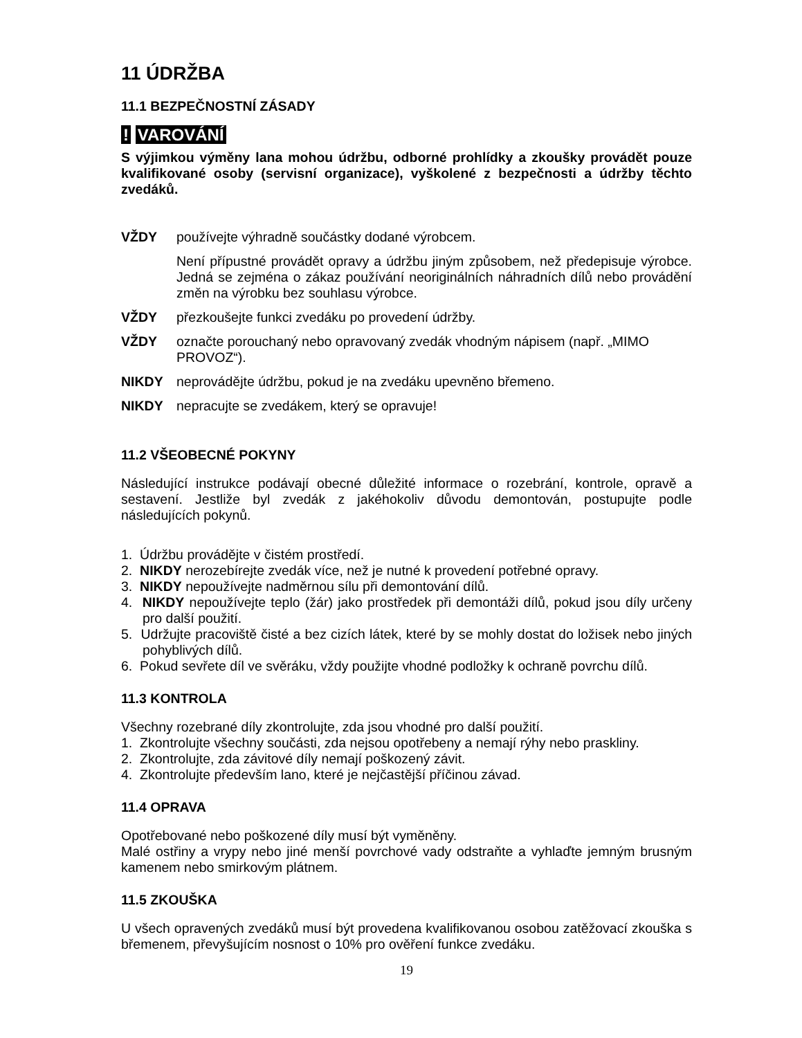11 ÚDRŽBA
11.1 BEZPEČNOSTNÍ ZÁSADY
! VAROVÁNÍ
S výjimkou výměny lana mohou údržbu, odborné prohlídky a zkoušky provádět pouze kvalifikované osoby (servisní organizace), vyškolené z bezpečnosti a údržby těchto zvedáků.
VŽDY používejte výhradně součástky dodané výrobcem.
Není přípustné provádět opravy a údržbu jiným způsobem, než předepisuje výrobce. Jedná se zejména o zákaz používání neoriginálních náhradních dílů nebo provádění změn na výrobku bez souhlasu výrobce.
VŽDY přezkoušejte funkci zvedáku po provedení údržby.
VŽDY označte porouchaný nebo opravovaný zvedák vhodným nápisem (např. „MIMO PROVOZ“).
NIKDY neprovádějte údržbu, pokud je na zvedáku upevněno břemeno.
NIKDY nepracujte se zvedákem, který se opravuje!
11.2 VŠEOBECNÉ POKYNY
Následující instrukce podávají obecné důležité informace o rozebrání, kontrole, opravě a sestavení. Jestliže byl zvedák z jakéhokoliv důvodu demontován, postupujte podle následujících pokynů.
1. Údržbu provádějte v čistém prostředí.
2. NIKDY nerozebírejte zvedák více, než je nutné k provedení potřebné opravy.
3. NIKDY nepoužívejte nadměrnou sílu při demontování dílů.
4. NIKDY nepoužívejte teplo (žár) jako prostředek při demontáži dílů, pokud jsou díly určeny pro další použití.
5. Udržujte pracoviště čisté a bez cizích látek, které by se mohly dostat do ložisek nebo jiných pohyblivých dílů.
6. Pokud sevřete díl ve svěráku, vždy použijte vhodné podložky k ochraně povrchu dílů.
11.3 KONTROLA
Všechny rozebrané díly zkontrolujte, zda jsou vhodné pro další použití.
1. Zkontrolujte všechny součásti, zda nejsou opotřebeny a nemají rýhy nebo praskliny.
2. Zkontrolujte, zda závitové díly nemají poškozený závit.
4. Zkontrolujte především lano, které je nejčastější příčinou závad.
11.4 OPRAVA
Opotřebované nebo poškozené díly musí být vyměněny.
Malé ostřiny a vrypy nebo jiné menší povrchové vady odstraňte a vyhlaďte jemným brusným kamenem nebo smirkovým plátnem.
11.5 ZKOUŠKA
U všech opravených zvedáků musí být provedena kvalifikovanou osobou zatěžovací zkouška s břemenem, převyšujícím nosnost o 10% pro ověření funkce zvedáku.
19